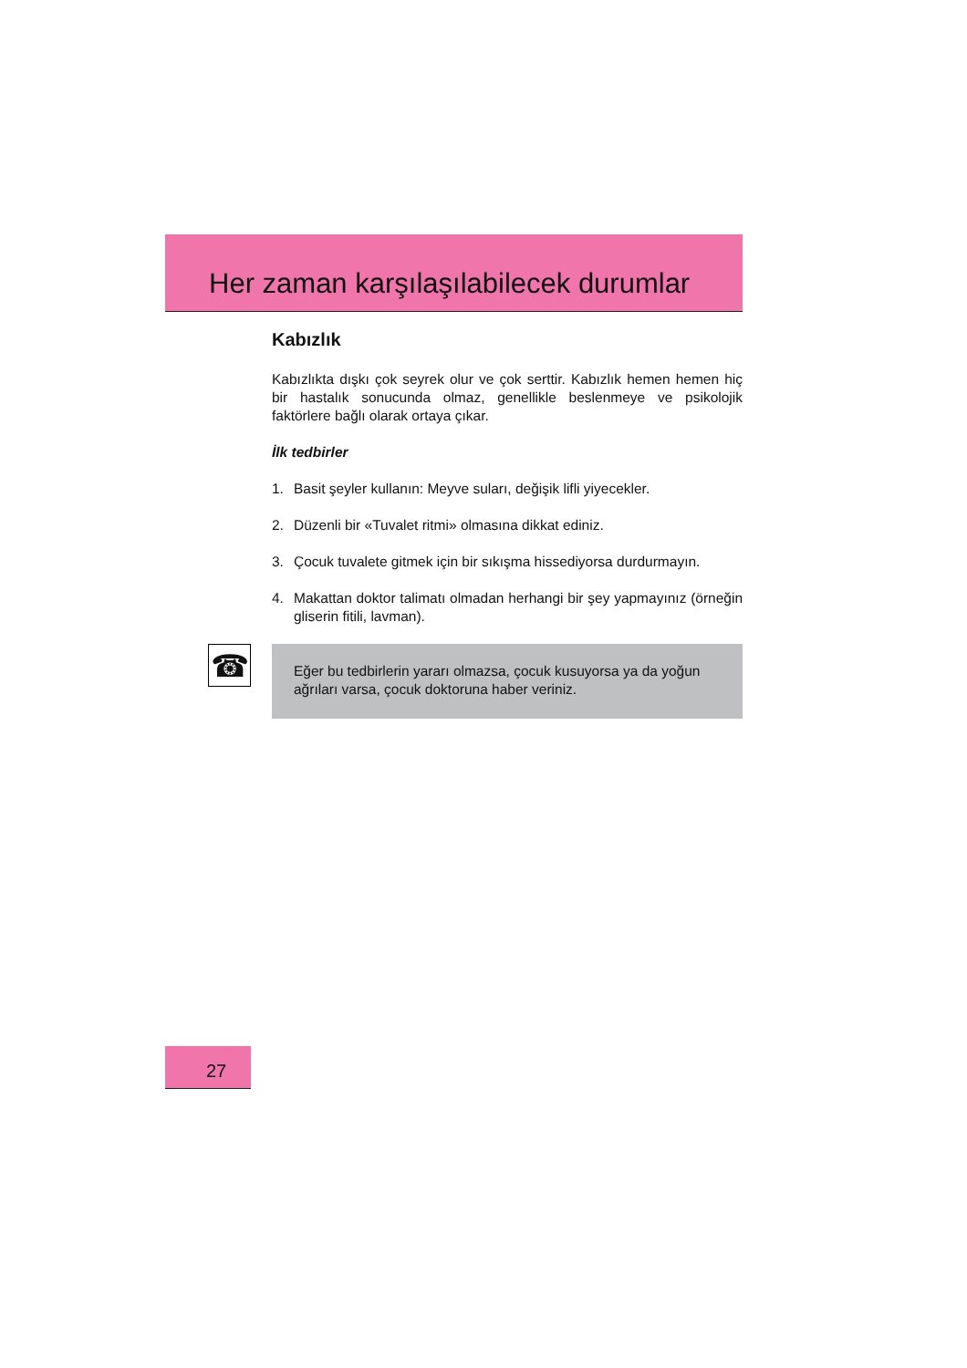Her zaman karşılaşılabilecek durumlar
Kabızlık
Kabızlıkta dışkı çok seyrek olur ve çok serttir. Kabızlık hemen hemen hiç bir hastalık sonucunda olmaz, genellikle beslenmeye ve psikolojik faktörlere bağlı olarak ortaya çıkar.
İlk tedbirler
1. Basit şeyler kullanın: Meyve suları, değişik lifli yiyecekler.
2. Düzenli bir «Tuvalet ritmi» olmasına dikkat ediniz.
3. Çocuk tuvalete gitmek için bir sıkışma hissediyorsa durdurmayın.
4. Makattan doktor talimatı olmadan herhangi bir şey yapmayınız (örneğin gliserin fitili, lavman).
☎
Eğer bu tedbirlerin yararı olmazsa, çocuk kusuyorsa ya da yoğun ağrıları varsa, çocuk doktoruna haber veriniz.
27